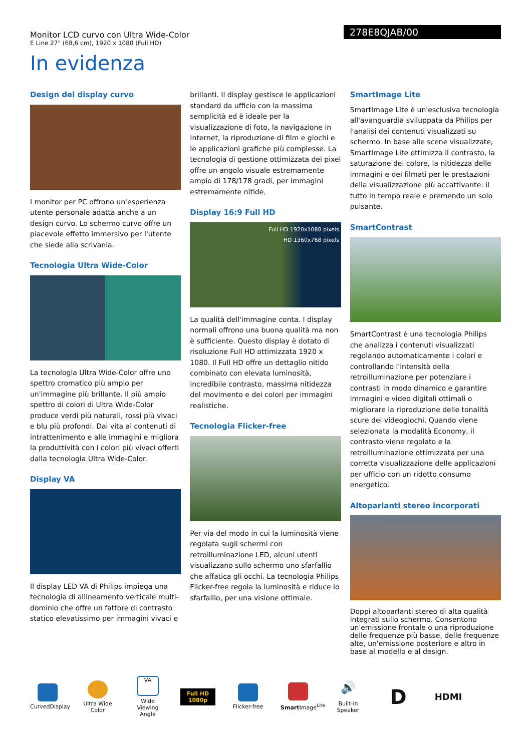Monitor LCD curvo con Ultra Wide-Color
E Line 27" (68,6 cm), 1920 x 1080 (Full HD)
278E8QJAB/00
In evidenza
Design del display curvo
I monitor per PC offrono un'esperienza utente personale adatta anche a un design curvo. Lo schermo curvo offre un piacevole effetto immersivo per l'utente che siede alla scrivania.
Tecnologia Ultra Wide-Color
La tecnologia Ultra Wide-Color offre uno spettro cromatico più ampio per un'immagine più brillante. Il più ampio spettro di colori di Ultra Wide-Color produce verdi più naturali, rossi più vivaci e blu più profondi. Dai vita ai contenuti di intrattenimento e alle immagini e migliora la produttività con i colori più vivaci offerti dalla tecnologia Ultra Wide-Color.
Display VA
Il display LED VA di Philips impiega una tecnologia di allineamento verticale multi-dominio che offre un fattore di contrasto statico elevatissimo per immagini vivaci e
brillanti. Il display gestisce le applicazioni standard da ufficio con la massima semplicità ed è ideale per la visualizzazione di foto, la navigazione in Internet, la riproduzione di film e giochi e le applicazioni grafiche più complesse. La tecnologia di gestione ottimizzata dei pixel offre un angolo visuale estremamente ampio di 178/178 gradi, per immagini estremamente nitide.
Display 16:9 Full HD
Full HD 1920x1080 pixels
HD 1360x768 pixels
La qualità dell'immagine conta. I display normali offrono una buona qualità ma non è sufficiente. Questo display è dotato di risoluzione Full HD ottimizzata 1920 x 1080. Il Full HD offre un dettaglio nitido combinato con elevata luminosità, incredibile contrasto, massima nitidezza del movimento e dei colori per immagini realistiche.
Tecnologia Flicker-free
Per via del modo in cui la luminosità viene regolata sugli schermi con retroilluminazione LED, alcuni utenti visualizzano sullo schermo uno sfarfallio che affatica gli occhi. La tecnologia Philips Flicker-free regola la luminosità e riduce lo sfarfallio, per una visione ottimale.
SmartImage Lite
SmartImage Lite è un'esclusiva tecnologia all'avanguardia sviluppata da Philips per l'analisi dei contenuti visualizzati su schermo. In base alle scene visualizzate, SmartImage Lite ottimizza il contrasto, la saturazione del colore, la nitidezza delle immagini e dei filmati per le prestazioni della visualizzazione più accattivante: il tutto in tempo reale e premendo un solo pulsante.
SmartContrast
SmartContrast è una tecnologia Philips che analizza i contenuti visualizzati regolando automaticamente i colori e controllando l'intensità della retroilluminazione per potenziare i contrasti in modo dinamico e garantire immagini e video digitali ottimali o migliorare la riproduzione delle tonalità scure dei videogiochi. Quando viene selezionata la modalità Economy, il contrasto viene regolato e la retroilluminazione ottimizzata per una corretta visualizzazione delle applicazioni per ufficio con un ridotto consumo energetico.
Altoparlanti stereo incorporati
Doppi altoparlanti stereo di alta qualità integrati sullo schermo. Consentono un'emissione frontale o una riproduzione delle frequenze più basse, delle frequenze alte, un'emissione posteriore e altro in base al modello e al design.
CurvedDisplay
Ultra Wide Color
VA
Wide Viewing Angle
Full HD 1080p
Flicker-free
Smart Image<sup>Lite</sup>
🔊
Built-in Speaker
D
HDMI